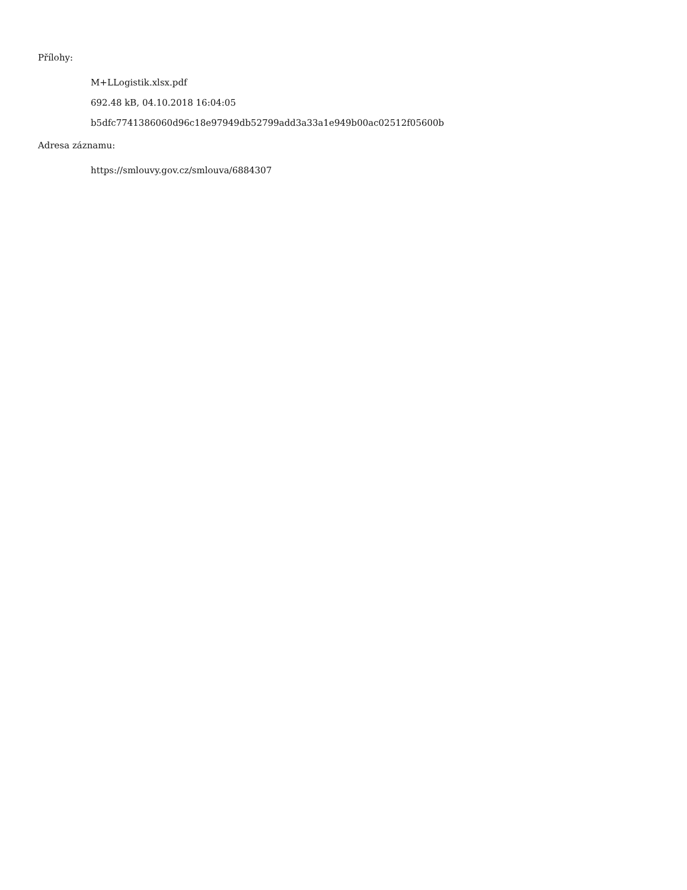Přílohy:
M+LLogistik.xlsx.pdf
692.48 kB, 04.10.2018 16:04:05
b5dfc7741386060d96c18e97949db52799add3a33a1e949b00ac02512f05600b
Adresa záznamu:
https://smlouvy.gov.cz/smlouva/6884307